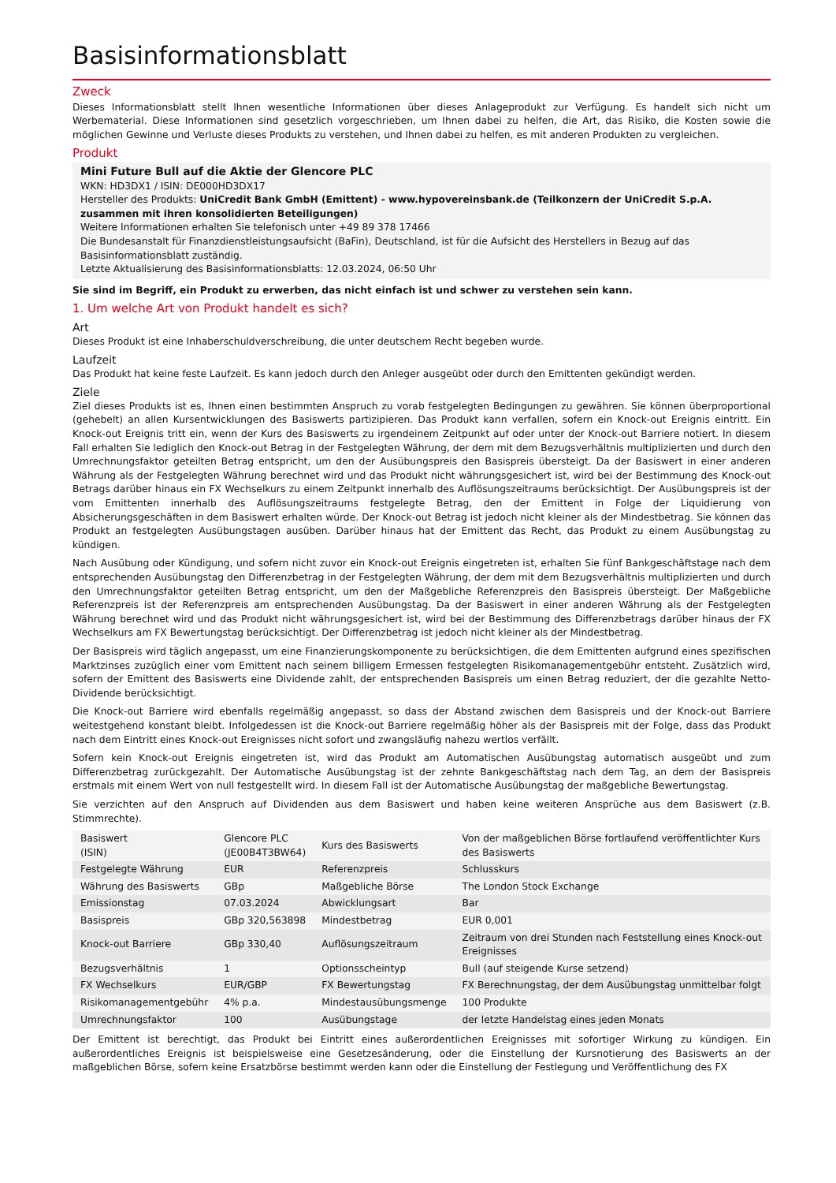Basisinformationsblatt
Zweck
Dieses Informationsblatt stellt Ihnen wesentliche Informationen über dieses Anlageprodukt zur Verfügung. Es handelt sich nicht um Werbematerial. Diese Informationen sind gesetzlich vorgeschrieben, um Ihnen dabei zu helfen, die Art, das Risiko, die Kosten sowie die möglichen Gewinne und Verluste dieses Produkts zu verstehen, und Ihnen dabei zu helfen, es mit anderen Produkten zu vergleichen.
Produkt
Mini Future Bull auf die Aktie der Glencore PLC
WKN: HD3DX1 / ISIN: DE000HD3DX17
Hersteller des Produkts: UniCredit Bank GmbH (Emittent) - www.hypovereinsbank.de (Teilkonzern der UniCredit S.p.A. zusammen mit ihren konsolidierten Beteiligungen)
Weitere Informationen erhalten Sie telefonisch unter +49 89 378 17466
Die Bundesanstalt für Finanzdienstleistungsaufsicht (BaFin), Deutschland, ist für die Aufsicht des Herstellers in Bezug auf das Basisinformationsblatt zuständig.
Letzte Aktualisierung des Basisinformationsblatts: 12.03.2024, 06:50 Uhr
Sie sind im Begriff, ein Produkt zu erwerben, das nicht einfach ist und schwer zu verstehen sein kann.
1. Um welche Art von Produkt handelt es sich?
Art
Dieses Produkt ist eine Inhaberschuldverschreibung, die unter deutschem Recht begeben wurde.
Laufzeit
Das Produkt hat keine feste Laufzeit. Es kann jedoch durch den Anleger ausgeübt oder durch den Emittenten gekündigt werden.
Ziele
Ziel dieses Produkts ist es, Ihnen einen bestimmten Anspruch zu vorab festgelegten Bedingungen zu gewähren. Sie können überproportional (gehebelt) an allen Kursentwicklungen des Basiswerts partizipieren. Das Produkt kann verfallen, sofern ein Knock-out Ereignis eintritt. Ein Knock-out Ereignis tritt ein, wenn der Kurs des Basiswerts zu irgendeinem Zeitpunkt auf oder unter der Knock-out Barriere notiert. In diesem Fall erhalten Sie lediglich den Knock-out Betrag in der Festgelegten Währung, der dem mit dem Bezugsverhältnis multiplizierten und durch den Umrechnungsfaktor geteilten Betrag entspricht, um den der Ausübungspreis den Basispreis übersteigt. Da der Basiswert in einer anderen Währung als der Festgelegten Währung berechnet wird und das Produkt nicht währungsgesichert ist, wird bei der Bestimmung des Knock-out Betrags darüber hinaus ein FX Wechselkurs zu einem Zeitpunkt innerhalb des Auflösungszeitraums berücksichtigt. Der Ausübungspreis ist der vom Emittenten innerhalb des Auflösungszeitraums festgelegte Betrag, den der Emittent in Folge der Liquidierung von Absicherungsgeschäften in dem Basiswert erhalten würde. Der Knock-out Betrag ist jedoch nicht kleiner als der Mindestbetrag. Sie können das Produkt an festgelegten Ausübungstagen ausüben. Darüber hinaus hat der Emittent das Recht, das Produkt zu einem Ausübungstag zu kündigen.
Nach Ausübung oder Kündigung, und sofern nicht zuvor ein Knock-out Ereignis eingetreten ist, erhalten Sie fünf Bankgeschäftstage nach dem entsprechenden Ausübungstag den Differenzbetrag in der Festgelegten Währung, der dem mit dem Bezugsverhältnis multiplizierten und durch den Umrechnungsfaktor geteilten Betrag entspricht, um den der Maßgebliche Referenzpreis den Basispreis übersteigt. Der Maßgebliche Referenzpreis ist der Referenzpreis am entsprechenden Ausübungstag. Da der Basiswert in einer anderen Währung als der Festgelegten Währung berechnet wird und das Produkt nicht währungsgesichert ist, wird bei der Bestimmung des Differenzbetrags darüber hinaus der FX Wechselkurs am FX Bewertungstag berücksichtigt. Der Differenzbetrag ist jedoch nicht kleiner als der Mindestbetrag.
Der Basispreis wird täglich angepasst, um eine Finanzierungskomponente zu berücksichtigen, die dem Emittenten aufgrund eines spezifischen Marktzinses zuzüglich einer vom Emittent nach seinem billigem Ermessen festgelegten Risikomanagementgebühr entsteht. Zusätzlich wird, sofern der Emittent des Basiswerts eine Dividende zahlt, der entsprechenden Basispreis um einen Betrag reduziert, der die gezahlte Netto-Dividende berücksichtigt.
Die Knock-out Barriere wird ebenfalls regelmäßig angepasst, so dass der Abstand zwischen dem Basispreis und der Knock-out Barriere weitestgehend konstant bleibt. Infolgedessen ist die Knock-out Barriere regelmäßig höher als der Basispreis mit der Folge, dass das Produkt nach dem Eintritt eines Knock-out Ereignisses nicht sofort und zwangsläufig nahezu wertlos verfällt.
Sofern kein Knock-out Ereignis eingetreten ist, wird das Produkt am Automatischen Ausübungstag automatisch ausgeübt und zum Differenzbetrag zurückgezahlt. Der Automatische Ausübungstag ist der zehnte Bankgeschäftstag nach dem Tag, an dem der Basispreis erstmals mit einem Wert von null festgestellt wird. In diesem Fall ist der Automatische Ausübungstag der maßgebliche Bewertungstag.
Sie verzichten auf den Anspruch auf Dividenden aus dem Basiswert und haben keine weiteren Ansprüche aus dem Basiswert (z.B. Stimmrechte).
| Basiswert (ISIN) | Glencore PLC (JE00B4T3BW64) | Kurs des Basiswerts | Von der maßgeblichen Börse fortlaufend veröffentlichter Kurs des Basiswerts |
| Festgelegte Währung | EUR | Referenzpreis | Schlusskurs |
| Währung des Basiswerts | GBp | Maßgebliche Börse | The London Stock Exchange |
| Emissionstag | 07.03.2024 | Abwicklungsart | Bar |
| Basispreis | GBp 320,563898 | Mindestbetrag | EUR 0,001 |
| Knock-out Barriere | GBp 330,40 | Auflösungszeitraum | Zeitraum von drei Stunden nach Feststellung eines Knock-out Ereignisses |
| Bezugsverhältnis | 1 | Optionsscheintyp | Bull (auf steigende Kurse setzend) |
| FX Wechselkurs | EUR/GBP | FX Bewertungstag | FX Berechnungstag, der dem Ausübungstag unmittelbar folgt |
| Risikomanagementgebühr | 4% p.a. | Mindestausübungsmenge | 100 Produkte |
| Umrechnungsfaktor | 100 | Ausübungstage | der letzte Handelstag eines jeden Monats |
Der Emittent ist berechtigt, das Produkt bei Eintritt eines außerordentlichen Ereignisses mit sofortiger Wirkung zu kündigen. Ein außerordentliches Ereignis ist beispielsweise eine Gesetzesänderung, oder die Einstellung der Kursnotierung des Basiswerts an der maßgeblichen Börse, sofern keine Ersatzbörse bestimmt werden kann oder die Einstellung der Festlegung und Veröffentlichung des FX